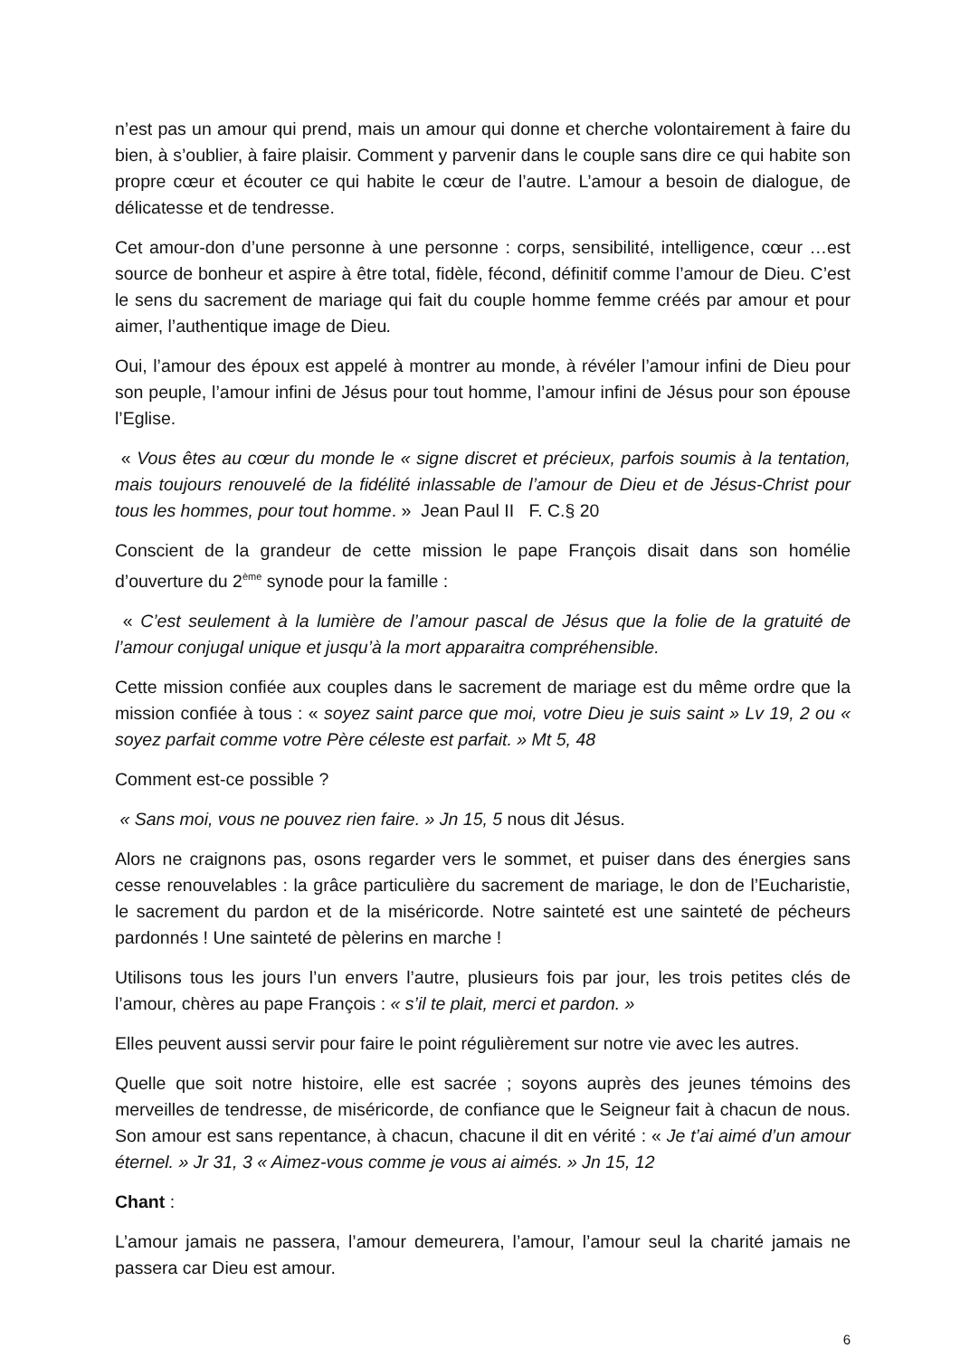n’est pas un amour qui prend, mais un amour qui donne et cherche volontairement à faire du bien, à s’oublier, à faire plaisir. Comment y parvenir dans le couple sans dire ce qui habite son propre cœur et écouter ce qui habite le cœur de l’autre. L’amour a besoin de dialogue, de délicatesse et de tendresse.
Cet amour-don d’une personne à une personne : corps, sensibilité, intelligence, cœur …est source de bonheur et aspire à être total, fidèle, fécond, définitif comme l’amour de Dieu. C’est le sens du sacrement de mariage qui fait du couple homme femme créés par amour et pour aimer, l’authentique image de Dieu.
Oui, l’amour des époux est appelé à montrer au monde, à révéler l’amour infini de Dieu pour son peuple, l’amour infini de Jésus pour tout homme, l’amour infini de Jésus pour son épouse l’Eglise.
« Vous êtes au cœur du monde le « signe discret et précieux, parfois soumis à la tentation, mais toujours renouvelé de la fidélité inlassable de l’amour de Dieu et de Jésus-Christ pour tous les hommes, pour tout homme. » Jean Paul II F. C.§ 20
Conscient de la grandeur de cette mission le pape François disait dans son homélie d’ouverture du 2<sup>ème</sup> synode pour la famille :
« C’est seulement à la lumière de l’amour pascal de Jésus que la folie de la gratuité de l’amour conjugal unique et jusqu’à la mort apparaitra compréhensible.
Cette mission confiée aux couples dans le sacrement de mariage est du même ordre que la mission confiée à tous : « soyez saint parce que moi, votre Dieu je suis saint » Lv 19, 2 ou « soyez parfait comme votre Père céleste est parfait. » Mt 5, 48
Comment est-ce possible ?
« Sans moi, vous ne pouvez rien faire. » Jn 15, 5 nous dit Jésus.
Alors ne craignons pas, osons regarder vers le sommet, et puiser dans des énergies sans cesse renouvelables : la grâce particulière du sacrement de mariage, le don de l’Eucharistie, le sacrement du pardon et de la miséricorde. Notre sainteté est une sainteté de pécheurs pardonnés ! Une sainteté de pèlerins en marche !
Utilisons tous les jours l’un envers l’autre, plusieurs fois par jour, les trois petites clés de l’amour, chères au pape François : « s’il te plait, merci et pardon. »
Elles peuvent aussi servir pour faire le point régulièrement sur notre vie avec les autres.
Quelle que soit notre histoire, elle est sacrée ; soyons auprès des jeunes témoins des merveilles de tendresse, de miséricorde, de confiance que le Seigneur fait à chacun de nous. Son amour est sans repentance, à chacun, chacune il dit en vérité : « Je t’ai aimé d’un amour éternel. » Jr 31, 3 « Aimez-vous comme je vous ai aimés. » Jn 15, 12
Chant :
L’amour jamais ne passera, l’amour demeurera, l’amour, l’amour seul la charité jamais ne passera car Dieu est amour.
6